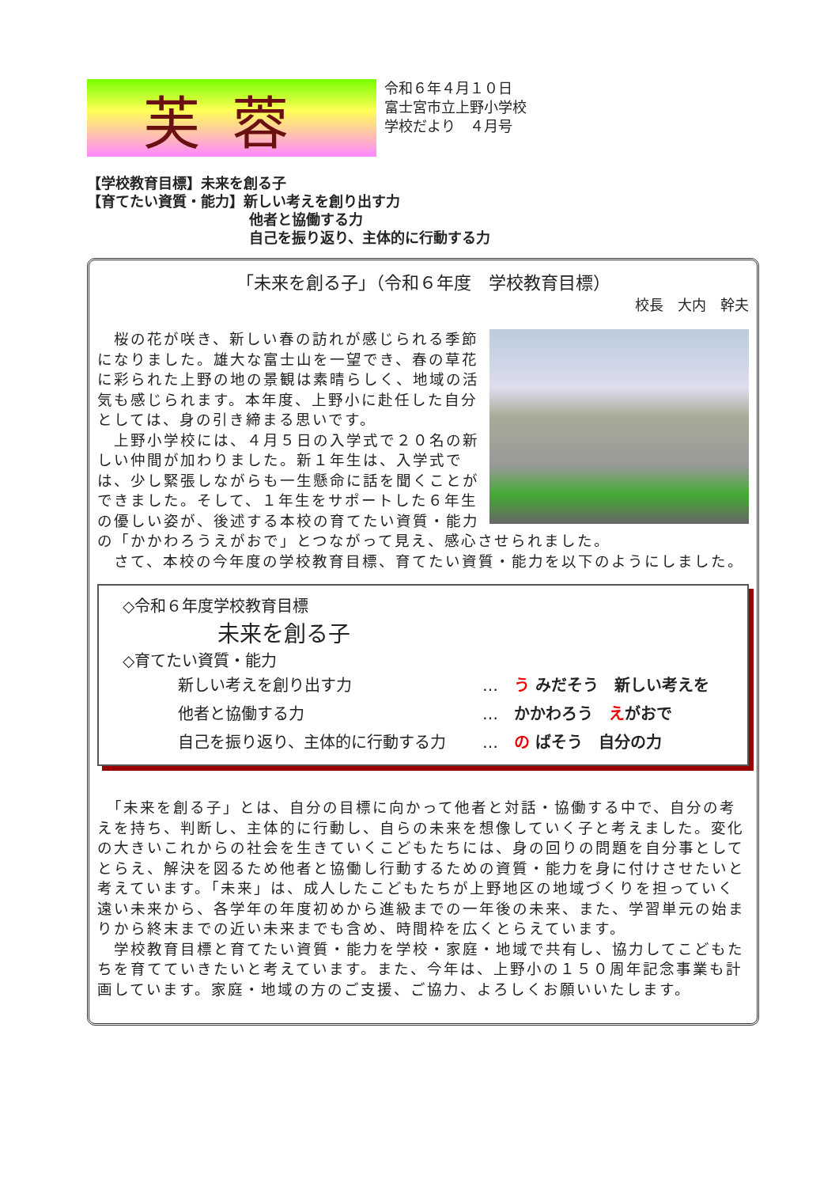芙蓉
令和６年４月１０日
富士宮市立上野小学校
学校だより　４月号
【学校教育目標】未来を創る子
【育てたい資質・能力】新しい考えを創り出す力
他者と協働する力
自己を振り返り、主体的に行動する力
「未来を創る子」（令和６年度　学校教育目標）
校長　大内　幹夫
　桜の花が咲き、新しい春の訪れが感じられる季節になりました。雄大な富士山を一望でき、春の草花に彩られた上野の地の景観は素晴らしく、地域の活気も感じられます。本年度、上野小に赴任した自分としては、身の引き締まる思いです。
　上野小学校には、４月５日の入学式で２０名の新しい仲間が加わりました。新１年生は、入学式では、少し緊張しながらも一生懸命に話を聞くことができました。そして、１年生をサポートした６年生の優しい姿が、後述する本校の育てたい資質・能力の「かかわろうえがおで」とつながって見え、感心させられました。
　さて、本校の今年度の学校教育目標、育てたい資質・能力を以下のようにしました。
◇令和６年度学校教育目標
未来を創る子
◇育てたい資質・能力
新しい考えを創り出す力 … う みだそう　新しい考えを
他者と協働する力 … かかわろう　えがおで
自己を振り返り、主体的に行動する力 … の ばそう　自分の力
　「未来を創る子」とは、自分の目標に向かって他者と対話・協働する中で、自分の考えを持ち、判断し、主体的に行動し、自らの未来を想像していく子と考えました。変化の大きいこれからの社会を生きていくこどもたちには、身の回りの問題を自分事としてとらえ、解決を図るため他者と協働し行動するための資質・能力を身に付けさせたいと考えています。「未来」は、成人したこどもたちが上野地区の地域づくりを担っていく遠い未来から、各学年の年度初めから進級までの一年後の未来、また、学習単元の始まりから終末までの近い未来までも含め、時間枠を広くとらえています。
　学校教育目標と育てたい資質・能力を学校・家庭・地域で共有し、協力してこどもたちを育てていきたいと考えています。また、今年は、上野小の１５０周年記念事業も計画しています。家庭・地域の方のご支援、ご協力、よろしくお願いいたします。